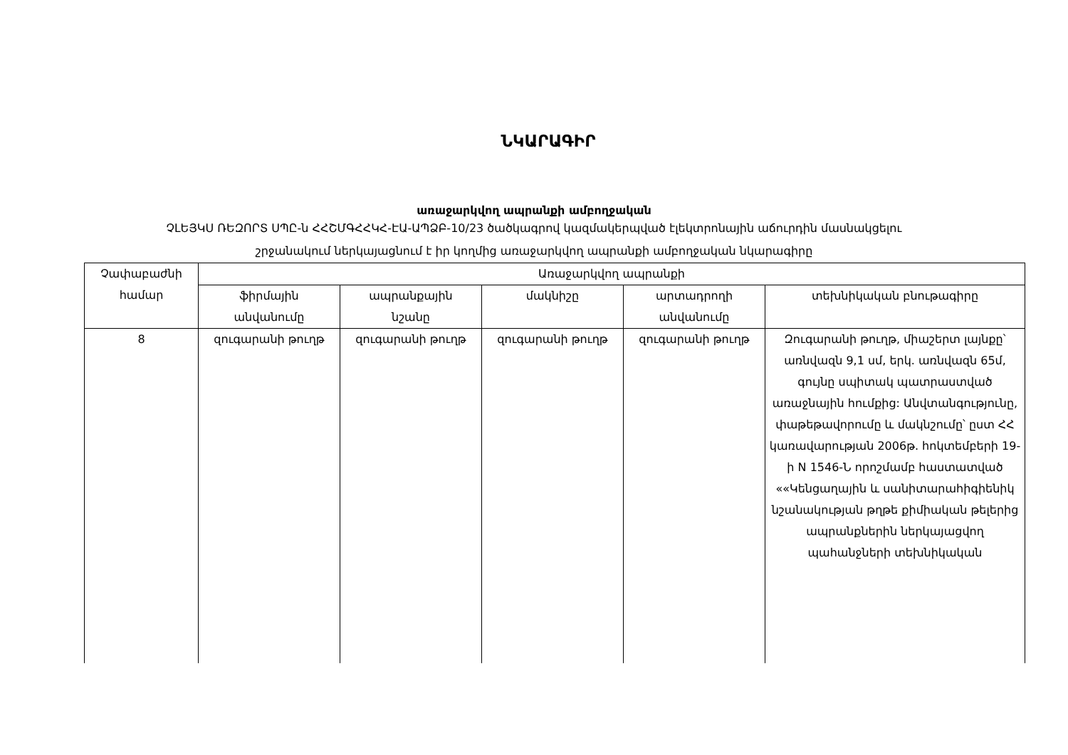ՆԿԱՐԱԳԻՐ
առաջարկվող ապրանքի ամբողջական
ՉԼԵՅԿՍ ՌԵԶՈՐՏ ՍՊԸ-ն ՀՀՇՄԳՀՀԿՀ-ԷԱ-ԱՊՁԲ-10/23 ծածկագրով կազմակերպված էլեկտրոնային աճուրդին մասնակցելու
շրջանակում ներկայացնում է իր կողմից առաջարկվող ապրանքի ամբողջական նկարագիրը
| Չափաբաժնի համար | Առաջարկվող ապրանքի | | | | |
| --- | --- | --- | --- | --- | --- |
| | ֆիրմային անվանումը | ապրանքային նշանը | մակնիշը | արտադրողի անվանումը | տեխնիկական բնութագիրը |
| 8 | զուգարանի թուղթ | զուգարանի թուղթ | զուգարանի թուղթ | զուգարանի թուղթ | Զուգարանի թուղթ, միաշերտ լայնքը՝ առնվազն 9,1 սմ, երկ. առնվազն 65մ, գույնը սպիտակ պատրաստված առաջնային հումքից: Անվտանգությունը, փաթեթավորումը և մակնշումը՝ ըստ ՀՀ կառավարության 2006թ. հոկտեմբերի 19-ի N 1546-Ն որոշմամբ հաստատված ««Կենցաղային և սանիտարահիգիենիկ նշանակության թղթե քիմիական թելերից ապրանքներին ներկայացվող պահանջների տեխնիկական |